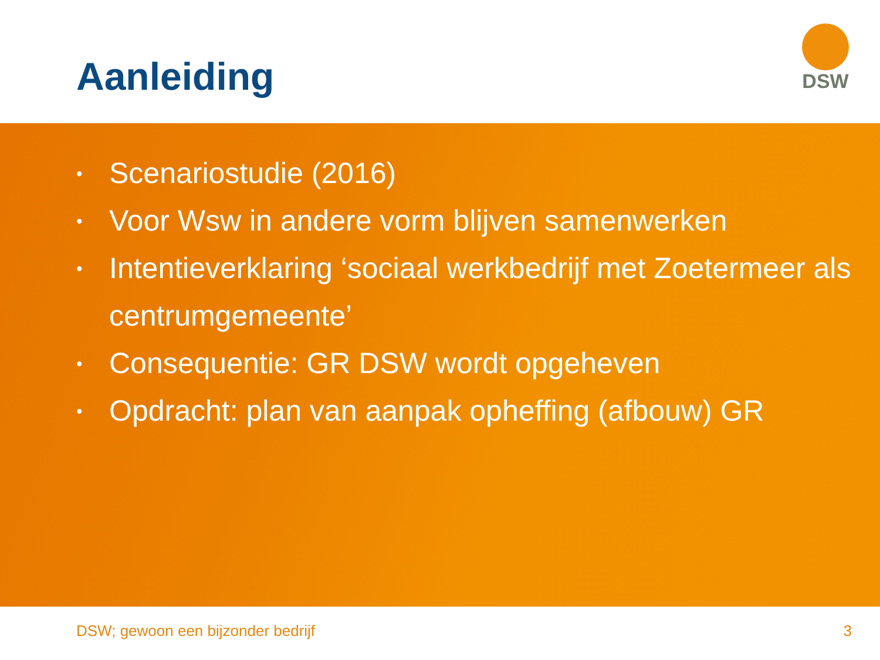Aanleiding
DSW
• Scenariostudie (2016)
• Voor Wsw in andere vorm blijven samenwerken
• Intentieverklaring ‘sociaal werkbedrijf met Zoetermeer als centrumgemeente’
• Consequentie: GR DSW wordt opgeheven
• Opdracht: plan van aanpak opheffing (afbouw) GR
DSW; gewoon een bijzonder bedrijf 3